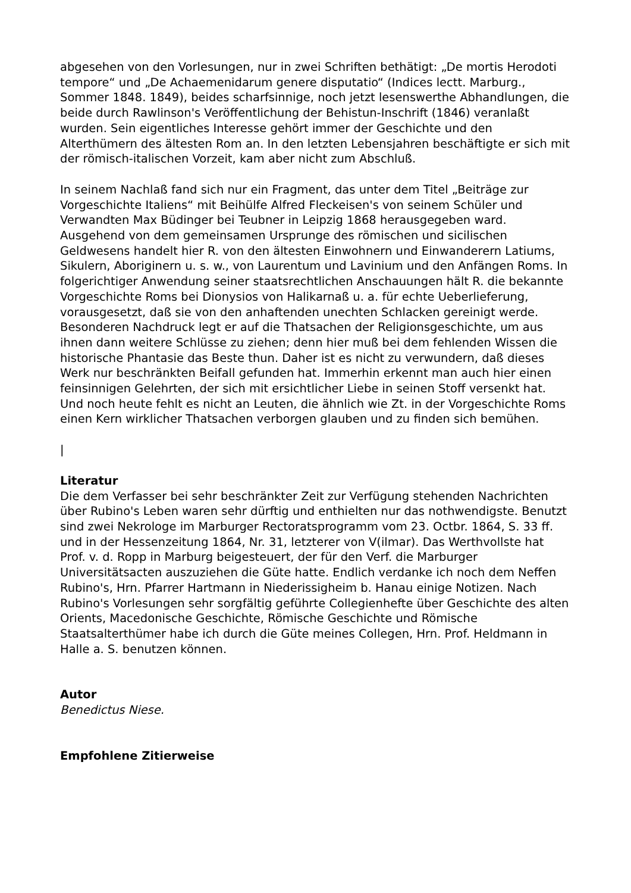abgesehen von den Vorlesungen, nur in zwei Schriften bethätigt: „De mortis Herodoti tempore“ und „De Achaemenidarum genere disputatio“ (Indices lectt. Marburg., Sommer 1848. 1849), beides scharfsinnige, noch jetzt lesenswerthe Abhandlungen, die beide durch Rawlinson's Veröffentlichung der Behistun-Inschrift (1846) veranlaßt wurden. Sein eigentliches Interesse gehört immer der Geschichte und den Alterthümern des ältesten Rom an. In den letzten Lebensjahren beschäftigte er sich mit der römisch-italischen Vorzeit, kam aber nicht zum Abschluß.
In seinem Nachlaß fand sich nur ein Fragment, das unter dem Titel „Beiträge zur Vorgeschichte Italiens“ mit Beihülfe Alfred Fleckeisen's von seinem Schüler und Verwandten Max Büdinger bei Teubner in Leipzig 1868 herausgegeben ward. Ausgehend von dem gemeinsamen Ursprunge des römischen und sicilischen Geldwesens handelt hier R. von den ältesten Einwohnern und Einwanderern Latiums, Sikulern, Aboriginern u. s. w., von Laurentum und Lavinium und den Anfängen Roms. In folgerichtiger Anwendung seiner staatsrechtlichen Anschauungen hält R. die bekannte Vorgeschichte Roms bei Dionysios von Halikarnaß u. a. für echte Ueberlieferung, vorausgesetzt, daß sie von den anhaftenden unechten Schlacken gereinigt werde. Besonderen Nachdruck legt er auf die Thatsachen der Religionsgeschichte, um aus ihnen dann weitere Schlüsse zu ziehen; denn hier muß bei dem fehlenden Wissen die historische Phantasie das Beste thun. Daher ist es nicht zu verwundern, daß dieses Werk nur beschränkten Beifall gefunden hat. Immerhin erkennt man auch hier einen feinsinnigen Gelehrten, der sich mit ersichtlicher Liebe in seinen Stoff versenkt hat. Und noch heute fehlt es nicht an Leuten, die ähnlich wie Zt. in der Vorgeschichte Roms einen Kern wirklicher Thatsachen verborgen glauben und zu finden sich bemühen.
|
Literatur
Die dem Verfasser bei sehr beschränkter Zeit zur Verfügung stehenden Nachrichten über Rubino's Leben waren sehr dürftig und enthielten nur das nothwendigste. Benutzt sind zwei Nekrologe im Marburger Rectoratsprogramm vom 23. Octbr. 1864, S. 33 ff. und in der Hessenzeitung 1864, Nr. 31, letzterer von V(ilmar). Das Werthvollste hat Prof. v. d. Ropp in Marburg beigesteuert, der für den Verf. die Marburger Universitätsacten auszuziehen die Güte hatte. Endlich verdanke ich noch dem Neffen Rubino's, Hrn. Pfarrer Hartmann in Niederissigheim b. Hanau einige Notizen. Nach Rubino's Vorlesungen sehr sorgfältig geführte Collegienhefte über Geschichte des alten Orients, Macedonische Geschichte, Römische Geschichte und Römische Staatsalterthümer habe ich durch die Güte meines Collegen, Hrn. Prof. Heldmann in Halle a. S. benutzen können.
Autor
Benedictus Niese.
Empfohlene Zitierweise